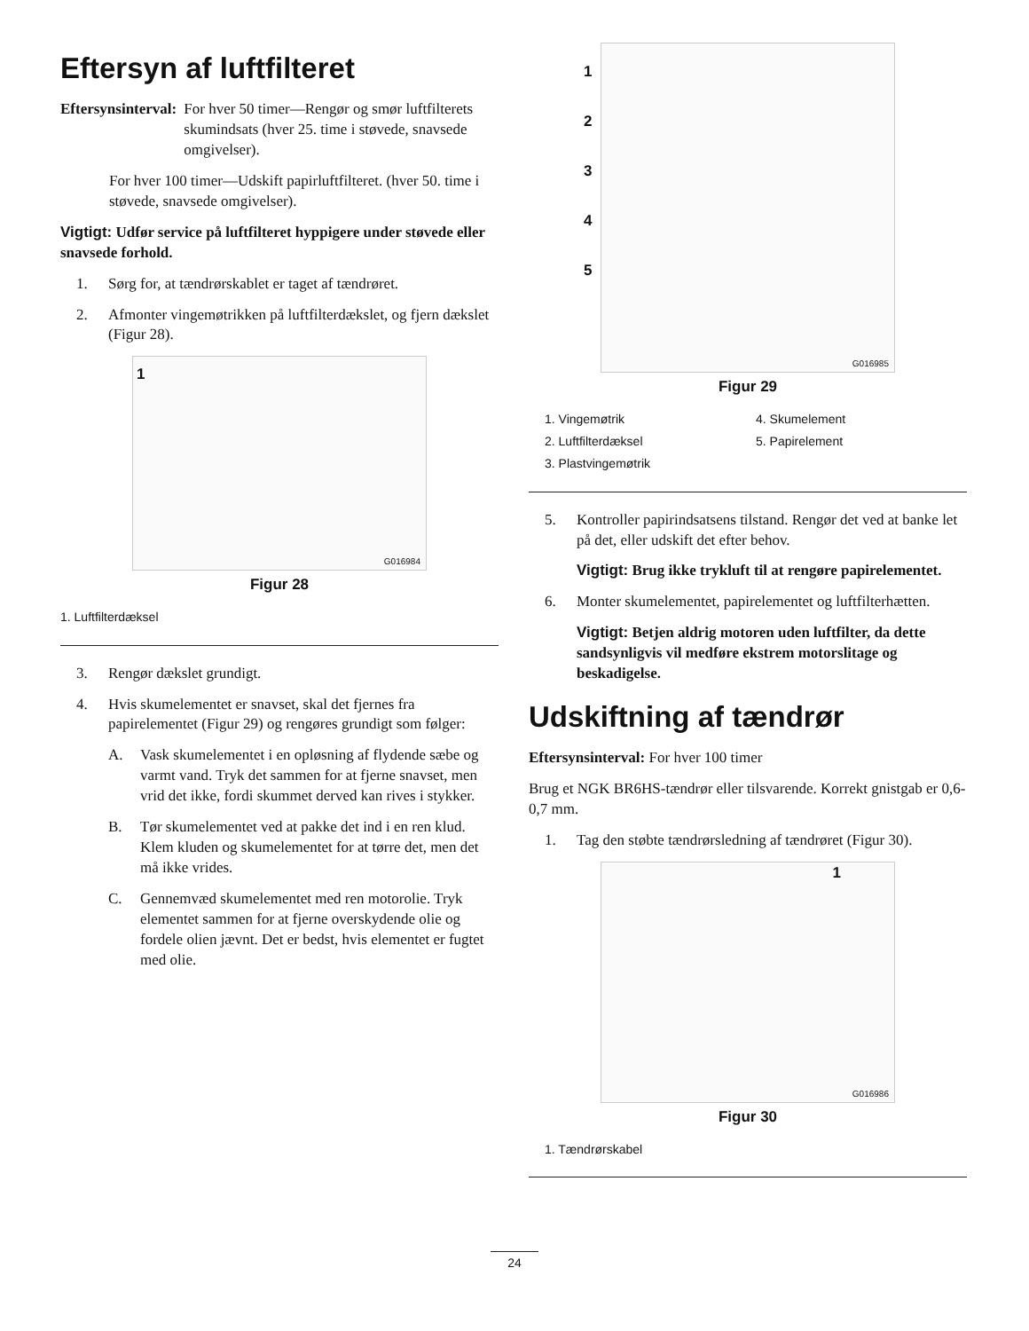Eftersyn af luftfilteret
Eftersynsinterval: For hver 50 timer—Rengør og smør luftfilterets skumindsats (hver 25. time i støvede, snavsede omgivelser).
For hver 100 timer—Udskift papirluftfilteret. (hver 50. time i støvede, snavsede omgivelser).
Vigtigt: Udfør service på luftfilteret hyppigere under støvede eller snavsede forhold.
1. Sørg for, at tændrørskablet er taget af tændrøret.
2. Afmonter vingemøtrikken på luftfilterdækslet, og fjern dækslet (Figur 28).
1
G016984
Figur 28
1. Luftfilterdæksel
3. Rengør dækslet grundigt.
4. Hvis skumelementet er snavset, skal det fjernes fra papirelementet (Figur 29) og rengøres grundigt som følger:
A. Vask skumelementet i en opløsning af flydende sæbe og varmt vand. Tryk det sammen for at fjerne snavset, men vrid det ikke, fordi skummet derved kan rives i stykker.
B. Tør skumelementet ved at pakke det ind i en ren klud. Klem kluden og skumelementet for at tørre det, men det må ikke vrides.
C. Gennemvæd skumelementet med ren motorolie. Tryk elementet sammen for at fjerne overskydende olie og fordele olien jævnt. Det er bedst, hvis elementet er fugtet med olie.
1
2
3
4
5
G016985
Figur 29
1. Vingemøtrik
4. Skumelement
2. Luftfilterdæksel
5. Papirelement
3. Plastvingemøtrik
5. Kontroller papirindsatsens tilstand. Rengør det ved at banke let på det, eller udskift det efter behov.
Vigtigt: Brug ikke trykluft til at rengøre papirelementet.
6. Monter skumelementet, papirelementet og luftfilterhætten.
Vigtigt: Betjen aldrig motoren uden luftfilter, da dette sandsynligvis vil medføre ekstrem motorslitage og beskadigelse.
Udskiftning af tændrør
Eftersynsinterval: For hver 100 timer
Brug et NGK BR6HS-tændrør eller tilsvarende. Korrekt gnistgab er 0,6-0,7 mm.
1. Tag den støbte tændrørsledning af tændrøret (Figur 30).
1
G016986
Figur 30
1. Tændrørskabel
24